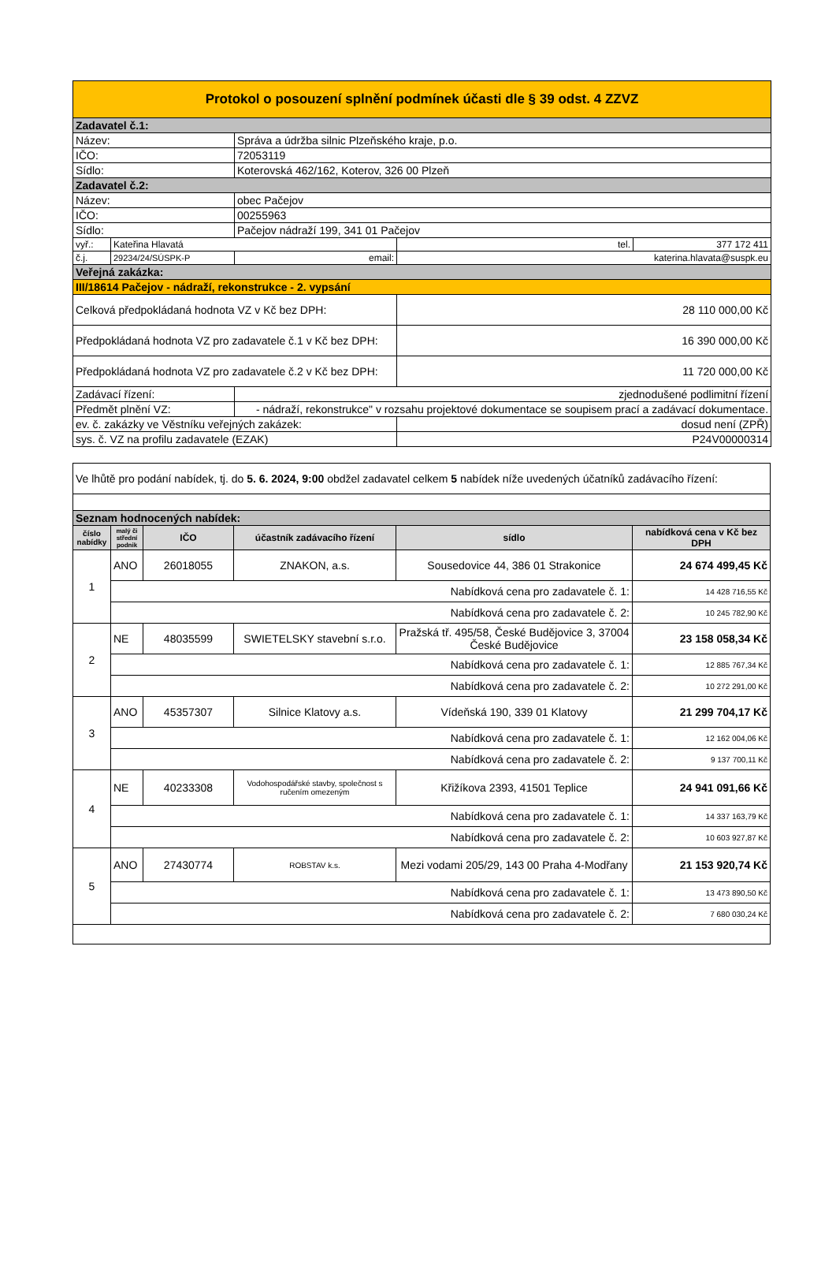| Protokol o posouzení splnění podmínek účasti dle § 39 odst. 4 ZZVZ | | | | |
| Zadavatel č.1: | | | | |
| Název: | | Správa a údržba silnic Plzeňského kraje, p.o. | | |
| IČO: | | 72053119 | | |
| Sídlo: | | Koterovská 462/162, Koterov, 326 00 Plzeň | | |
| Zadavatel č.2: | | | | |
| Název: | | obec Pačejov | | |
| IČO: | | 00255963 | | |
| Sídlo: | | Pačejov nádraží 199, 341 01 Pačejov | | |
| vyř.: | Kateřina Hlavatá | | tel. | 377 172 411 |
| č.j. | 29234/24/SÚSPK-P | email: | katerina.hlavata@suspk.eu | |
| Veřejná zakázka: | | | | |
| III/18614 Pačejov - nádraží, rekonstrukce - 2. vypsání | | | | |
| Celková předpokládaná hodnota VZ v Kč bez DPH: | | | 28 110 000,00 Kč | |
| Předpokládaná hodnota VZ pro zadavatele č.1 v Kč bez DPH: | | | 16 390 000,00 Kč | |
| Předpokládaná hodnota VZ pro zadavatele č.2 v Kč bez DPH: | | | 11 720 000,00 Kč | |
| Zadávací řízení: | | zjednodušené podlimitní řízení | | |
| Předmět plnění VZ: | | - nádraží, rekonstrukce" v rozsahu projektové dokumentace se soupisem prací a zadávací dokumentace. | | |
| ev. č. zakázky ve Věstníku veřejných zakázek: | | | dosud není (ZPŘ) | |
| sys. č. VZ na profilu zadavatele (EZAK) | | | P24V00000314 | |
| Ve lhůtě pro podání nabídek, tj. do 5. 6. 2024, 9:00 obdžel zadavatel celkem 5 nabídek níže uvedených účatníků zadávacího řízení: | | | | | |
| Seznam hodnocených nabídek: | | | | | |
| číslo nabídky | malý či střední podnik | IČO | účastník zadávacího řízení | sídlo | nabídková cena v Kč bez DPH |
| 1 | ANO | 26018055 | ZNAKON, a.s. | Sousedovice 44, 386 01 Strakonice | 24 674 499,45 Kč |
| | Nabídková cena pro zadavatele č. 1: | | | | 14 428 716,55 Kč |
| | Nabídková cena pro zadavatele č. 2: | | | | 10 245 782,90 Kč |
| 2 | NE | 48035599 | SWIETELSKY stavební s.r.o. | Pražská tř. 495/58, České Budějovice 3, 37004 České Budějovice | 23 158 058,34 Kč |
| | Nabídková cena pro zadavatele č. 1: | | | | 12 885 767,34 Kč |
| | Nabídková cena pro zadavatele č. 2: | | | | 10 272 291,00 Kč |
| 3 | ANO | 45357307 | Silnice Klatovy a.s. | Vídeňská 190, 339 01 Klatovy | 21 299 704,17 Kč |
| | Nabídková cena pro zadavatele č. 1: | | | | 12 162 004,06 Kč |
| | Nabídková cena pro zadavatele č. 2: | | | | 9 137 700,11 Kč |
| 4 | NE | 40233308 | Vodohospodářské stavby, společnost s ručením omezeným | Křižíkova 2393, 41501 Teplice | 24 941 091,66 Kč |
| | Nabídková cena pro zadavatele č. 1: | | | | 14 337 163,79 Kč |
| | Nabídková cena pro zadavatele č. 2: | | | | 10 603 927,87 Kč |
| 5 | ANO | 27430774 | ROBSTAV k.s. | Mezi vodami 205/29, 143 00 Praha 4-Modřany | 21 153 920,74 Kč |
| | Nabídková cena pro zadavatele č. 1: | | | | 13 473 890,50 Kč |
| | Nabídková cena pro zadavatele č. 2: | | | | 7 680 030,24 Kč |